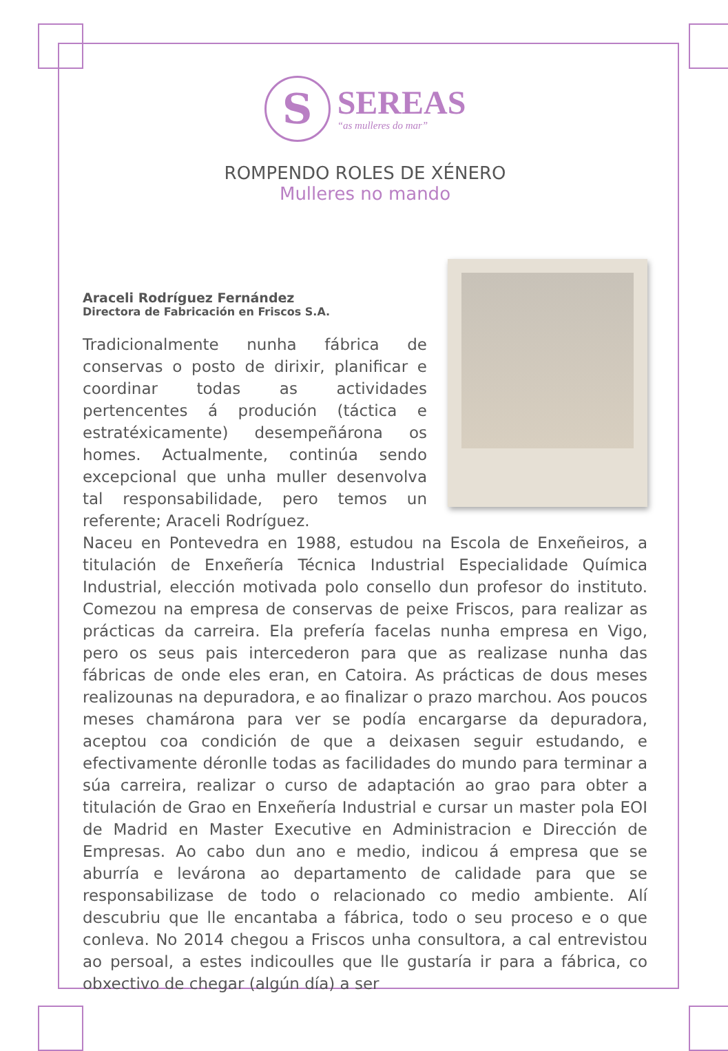S SEREAS “as mulleres do mar”
ROMPENDO ROLES DE XÉNERO
Mulleres no mando
Araceli Rodríguez Fernández
Directora de Fabricación en Friscos S.A.
Tradicionalmente nunha fábrica de conservas o posto de dirixir, planificar e coordinar todas as actividades pertencentes á produción (táctica e estratéxicamente) desempeñárona os homes. Actualmente, continúa sendo excepcional que unha muller desenvolva tal responsabilidade, pero temos un referente; Araceli Rodríguez.
Naceu en Pontevedra en 1988, estudou na Escola de Enxeñeiros, a titulación de Enxeñería Técnica Industrial Especialidade Química Industrial, elección motivada polo consello dun profesor do instituto. Comezou na empresa de conservas de peixe Friscos, para realizar as prácticas da carreira. Ela prefería facelas nunha empresa en Vigo, pero os seus pais intercederon para que as realizase nunha das fábricas de onde eles eran, en Catoira. As prácticas de dous meses realizounas na depuradora, e ao finalizar o prazo marchou. Aos poucos meses chamárona para ver se podía encargarse da depuradora, aceptou coa condición de que a deixasen seguir estudando, e efectivamente déronlle todas as facilidades do mundo para terminar a súa carreira, realizar o curso de adaptación ao grao para obter a titulación de Grao en Enxeñería Industrial e cursar un master pola EOI de Madrid en Master Executive en Administracion e Dirección de Empresas. Ao cabo dun ano e medio, indicou á empresa que se aburría e levárona ao departamento de calidade para que se responsabilizase de todo o relacionado co medio ambiente. Alí descubriu que lle encantaba a fábrica, todo o seu proceso e o que conleva. No 2014 chegou a Friscos unha consultora, a cal entrevistou ao persoal, a estes indicoulles que lle gustaría ir para a fábrica, co obxectivo de chegar (algún día) a ser